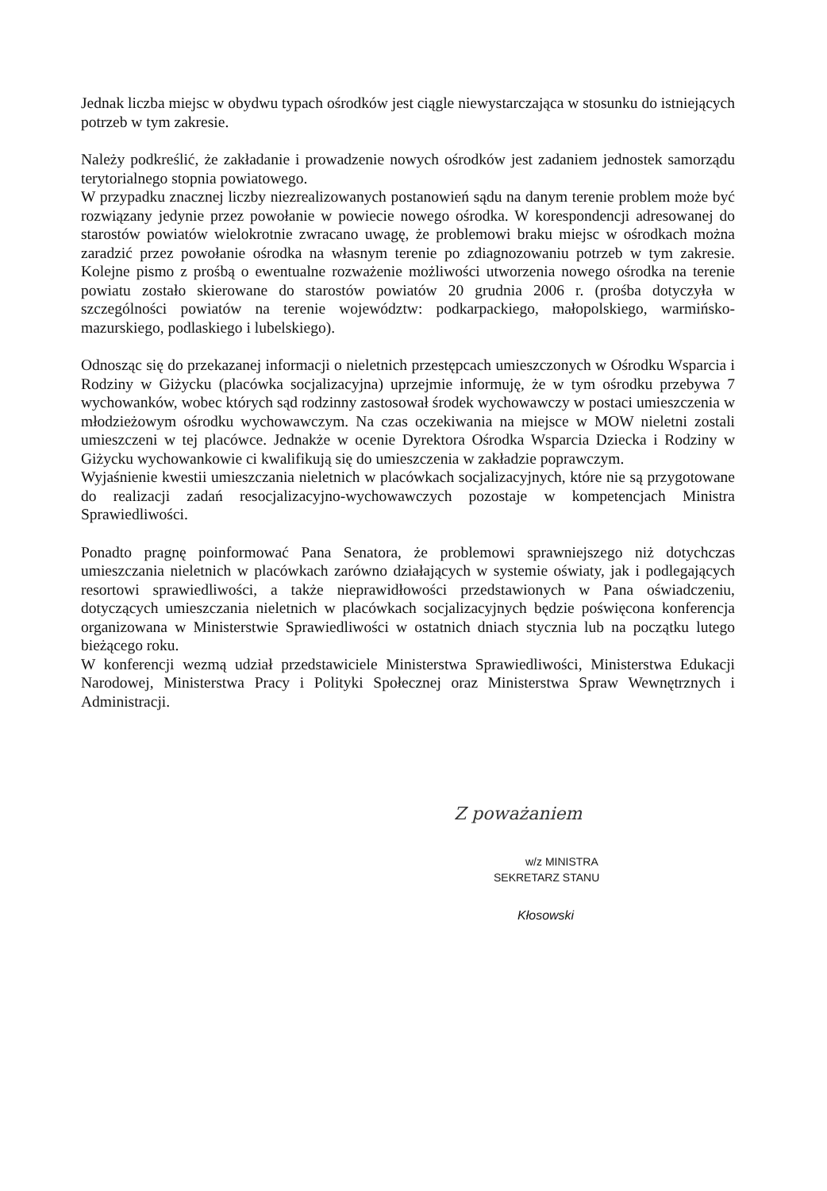Jednak liczba miejsc w obydwu typach ośrodków jest ciągle niewystarczająca w stosunku do istniejących potrzeb w tym zakresie.
Należy podkreślić, że zakładanie i prowadzenie nowych ośrodków jest zadaniem jednostek samorządu terytorialnego stopnia powiatowego.
W przypadku znacznej liczby niezrealizowanych postanowień sądu na danym terenie problem może być rozwiązany jedynie przez powołanie w powiecie nowego ośrodka. W korespondencji adresowanej do starostów powiatów wielokrotnie zwracano uwagę, że problemowi braku miejsc w ośrodkach można zaradzić przez powołanie ośrodka na własnym terenie po zdiagnozowaniu potrzeb w tym zakresie. Kolejne pismo z prośbą o ewentualne rozważenie możliwości utworzenia nowego ośrodka na terenie powiatu zostało skierowane do starostów powiatów 20 grudnia 2006 r. (prośba dotyczyła w szczególności powiatów na terenie województw: podkarpackiego, małopolskiego, warmińsko-mazurskiego, podlaskiego i lubelskiego).
Odnosząc się do przekazanej informacji o nieletnich przestępcach umieszczonych w Ośrodku Wsparcia i Rodziny w Giżycku (placówka socjalizacyjna) uprzejmie informuję, że w tym ośrodku przebywa 7 wychowanków, wobec których sąd rodzinny zastosował środek wychowawczy w postaci umieszczenia w młodzieżowym ośrodku wychowawczym. Na czas oczekiwania na miejsce w MOW nieletni zostali umieszczeni w tej placówce. Jednakże w ocenie Dyrektora Ośrodka Wsparcia Dziecka i Rodziny w Giżycku wychowankowie ci kwalifikują się do umieszczenia w zakładzie poprawczym.
Wyjaśnienie kwestii umieszczania nieletnich w placówkach socjalizacyjnych, które nie są przygotowane do realizacji zadań resocjalizacyjno-wychowawczych pozostaje w kompetencjach Ministra Sprawiedliwości.
Ponadto pragnę poinformować Pana Senatora, że problemowi sprawniejszego niż dotychczas umieszczania nieletnich w placówkach zarówno działających w systemie oświaty, jak i podlegających resortowi sprawiedliwości, a także nieprawidłowości przedstawionych w Pana oświadczeniu, dotyczących umieszczania nieletnich w placówkach socjalizacyjnych będzie poświęcona konferencja organizowana w Ministerstwie Sprawiedliwości w ostatnich dniach stycznia lub na początku lutego bieżącego roku.
W konferencji wezmą udział przedstawiciele Ministerstwa Sprawiedliwości, Ministerstwa Edukacji Narodowej, Ministerstwa Pracy i Polityki Społecznej oraz Ministerstwa Spraw Wewnętrznych i Administracji.
Z poważaniem
w/z MINISTRA
SEKRETARZ STANU
Kłosowski